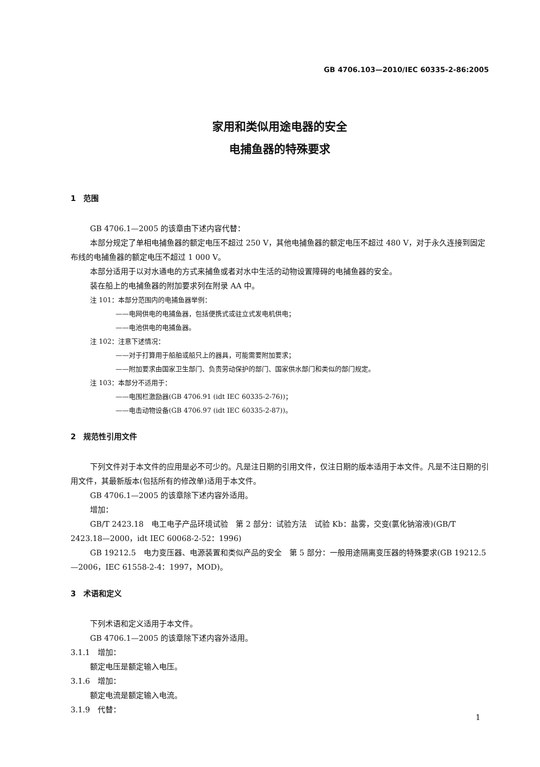GB 4706.103—2010/IEC 60335-2-86:2005
家用和类似用途电器的安全
电捕鱼器的特殊要求
1　范围
GB 4706.1—2005 的该章由下述内容代替：
本部分规定了单相电捕鱼器的额定电压不超过 250 V，其他电捕鱼器的额定电压不超过 480 V，对于永久连接到固定布线的电捕鱼器的额定电压不超过 1 000 V。
本部分适用于以对水通电的方式来捕鱼或者对水中生活的动物设置障碍的电捕鱼器的安全。
装在船上的电捕鱼器的附加要求列在附录 AA 中。
注 101：本部分范围内的电捕鱼器举例：
——电网供电的电捕鱼器，包括便携式或驻立式发电机供电；
——电池供电的电捕鱼器。
注 102：注意下述情况：
——对于打算用于船舶或船只上的器具，可能需要附加要求；
——附加要求由国家卫生部门、负责劳动保护的部门、国家供水部门和类似的部门规定。
注 103：本部分不适用于：
——电围栏激励器(GB 4706.91 (idt IEC 60335-2-76))；
——电击动物设备(GB 4706.97 (idt IEC 60335-2-87))。
2　规范性引用文件
下列文件对于本文件的应用是必不可少的。凡是注日期的引用文件，仅注日期的版本适用于本文件。凡是不注日期的引用文件，其最新版本(包括所有的修改单)适用于本文件。
GB 4706.1—2005 的该章除下述内容外适用。
增加：
GB/T 2423.18　电工电子产品环境试验　第 2 部分：试验方法　试验 Kb：盐雾，交变(氯化钠溶液)(GB/T 2423.18—2000，idt IEC 60068-2-52：1996)
GB 19212.5　电力变压器、电源装置和类似产品的安全　第 5 部分：一般用途隔离变压器的特殊要求(GB 19212.5—2006，IEC 61558-2-4：1997，MOD)。
3　术语和定义
下列术语和定义适用于本文件。
GB 4706.1—2005 的该章除下述内容外适用。
3.1.1　增加：
额定电压是额定输入电压。
3.1.6　增加：
额定电流是额定输入电流。
3.1.9　代替：
1